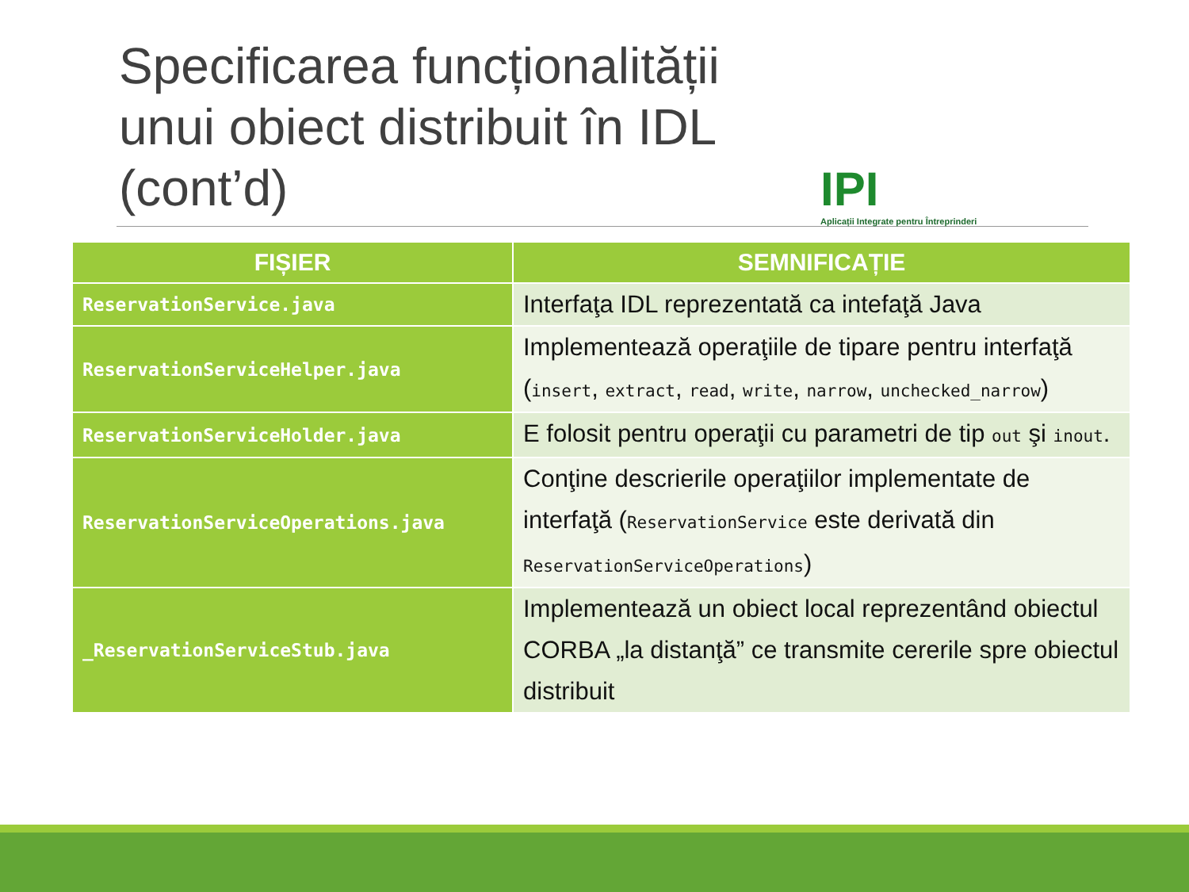Specificarea funcționalității unui obiect distribuit în IDL (cont’d)
IPI
Aplicații Integrate pentru Întreprinderi
| FIȘIER | SEMNIFICAȚIE |
| --- | --- |
| ReservationService.java | Interfaţa IDL reprezentată ca intefaţă Java |
| ReservationServiceHelper.java | Implementează operaţiile de tipare pentru interfaţă ( insert , extract , read , write , narrow , unchecked_narrow ) |
| ReservationServiceHolder.java | E folosit pentru operaţii cu parametri de tip out şi inout . |
| ReservationServiceOperations.java | Conţine descrierile operaţiilor implementate de interfaţă ( ReservationService este derivată din ReservationServiceOperations ) |
| _ReservationServiceStub.java | Implementează un obiect local reprezentând obiectul CORBA „la distanţă” ce transmite cererile spre obiectul distribuit |